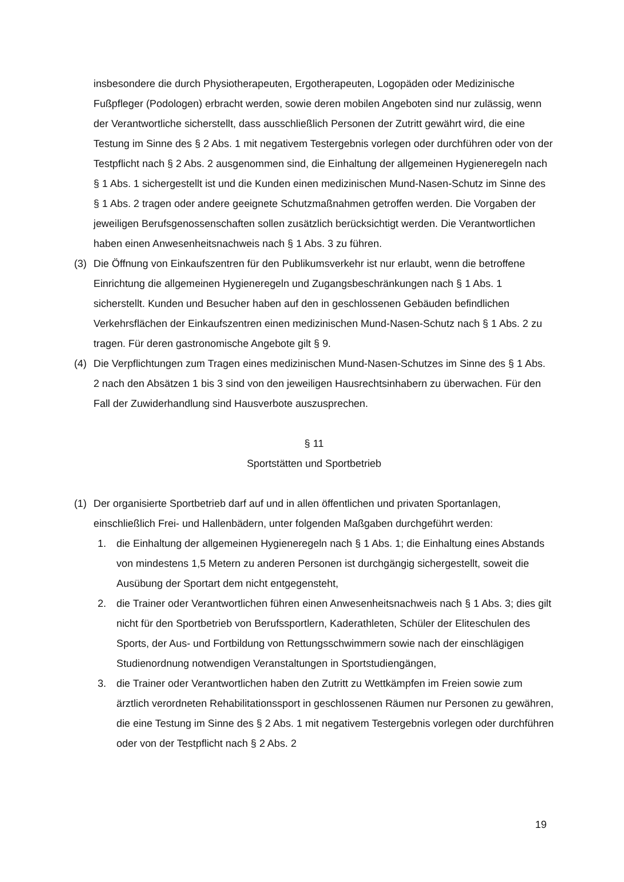insbesondere die durch Physiotherapeuten, Ergotherapeuten, Logopäden oder Medizinische Fußpfleger (Podologen) erbracht werden, sowie deren mobilen Angeboten sind nur zulässig, wenn der Verantwortliche sicherstellt, dass ausschließlich Personen der Zutritt gewährt wird, die eine Testung im Sinne des § 2 Abs. 1 mit negativem Testergebnis vorlegen oder durchführen oder von der Testpflicht nach § 2 Abs. 2 ausgenommen sind, die Einhaltung der allgemeinen Hygieneregeln nach § 1 Abs. 1 sichergestellt ist und die Kunden einen medizinischen Mund-Nasen-Schutz im Sinne des § 1 Abs. 2 tragen oder andere geeignete Schutzmaßnahmen getroffen werden. Die Vorgaben der jeweiligen Berufsgenossenschaften sollen zusätzlich berücksichtigt werden. Die Verantwortlichen haben einen Anwesenheitsnachweis nach § 1 Abs. 3 zu führen.
(3) Die Öffnung von Einkaufszentren für den Publikumsverkehr ist nur erlaubt, wenn die betroffene Einrichtung die allgemeinen Hygieneregeln und Zugangsbeschränkungen nach § 1 Abs. 1 sicherstellt. Kunden und Besucher haben auf den in geschlossenen Gebäuden befindlichen Verkehrsflächen der Einkaufszentren einen medizinischen Mund-Nasen-Schutz nach § 1 Abs. 2 zu tragen. Für deren gastronomische Angebote gilt § 9.
(4) Die Verpflichtungen zum Tragen eines medizinischen Mund-Nasen-Schutzes im Sinne des § 1 Abs. 2 nach den Absätzen 1 bis 3 sind von den jeweiligen Hausrechtsinhabern zu überwachen. Für den Fall der Zuwiderhandlung sind Hausverbote auszusprechen.
§ 11
Sportstätten und Sportbetrieb
(1) Der organisierte Sportbetrieb darf auf und in allen öffentlichen und privaten Sportanlagen, einschließlich Frei- und Hallenbädern, unter folgenden Maßgaben durchgeführt werden:
1. die Einhaltung der allgemeinen Hygieneregeln nach § 1 Abs. 1; die Einhaltung eines Abstands von mindestens 1,5 Metern zu anderen Personen ist durchgängig sichergestellt, soweit die Ausübung der Sportart dem nicht entgegensteht,
2. die Trainer oder Verantwortlichen führen einen Anwesenheitsnachweis nach § 1 Abs. 3; dies gilt nicht für den Sportbetrieb von Berufssportlern, Kaderathleten, Schüler der Eliteschulen des Sports, der Aus- und Fortbildung von Rettungsschwimmern sowie nach der einschlägigen Studienordnung notwendigen Veranstaltungen in Sportstudiengängen,
3. die Trainer oder Verantwortlichen haben den Zutritt zu Wettkämpfen im Freien sowie zum ärztlich verordneten Rehabilitationssport in geschlossenen Räumen nur Personen zu gewähren, die eine Testung im Sinne des § 2 Abs. 1 mit negativem Testergebnis vorlegen oder durchführen oder von der Testpflicht nach § 2 Abs. 2
19